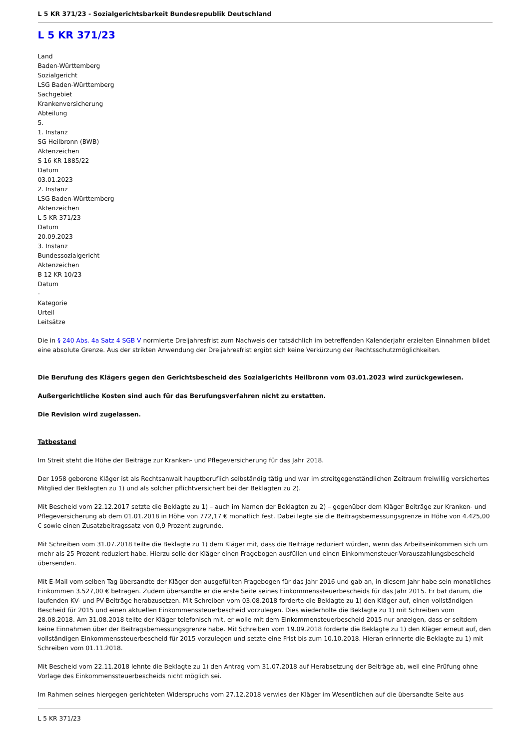L 5 KR 371/23 - Sozialgerichtsbarkeit Bundesrepublik Deutschland
L 5 KR 371/23
Land
Baden-Württemberg
Sozialgericht
LSG Baden-Württemberg
Sachgebiet
Krankenversicherung
Abteilung
5.
1. Instanz
SG Heilbronn (BWB)
Aktenzeichen
S 16 KR 1885/22
Datum
03.01.2023
2. Instanz
LSG Baden-Württemberg
Aktenzeichen
L 5 KR 371/23
Datum
20.09.2023
3. Instanz
Bundessozialgericht
Aktenzeichen
B 12 KR 10/23
Datum
-
Kategorie
Urteil
Leitsätze
Die in § 240 Abs. 4a Satz 4 SGB V normierte Dreijahresfrist zum Nachweis der tatsächlich im betreffenden Kalenderjahr erzielten Einnahmen bildet eine absolute Grenze. Aus der strikten Anwendung der Dreijahresfrist ergibt sich keine Verkürzung der Rechtsschutzmöglichkeiten.
Die Berufung des Klägers gegen den Gerichtsbescheid des Sozialgerichts Heilbronn vom 03.01.2023 wird zurückgewiesen.
Außergerichtliche Kosten sind auch für das Berufungsverfahren nicht zu erstatten.
Die Revision wird zugelassen.
Tatbestand
Im Streit steht die Höhe der Beiträge zur Kranken- und Pflegeversicherung für das Jahr 2018.
Der 1958 geborene Kläger ist als Rechtsanwalt hauptberuflich selbständig tätig und war im streitgegenständlichen Zeitraum freiwillig versichertes Mitglied der Beklagten zu 1) und als solcher pflichtversichert bei der Beklagten zu 2).
Mit Bescheid vom 22.12.2017 setzte die Beklagte zu 1) – auch im Namen der Beklagten zu 2) – gegenüber dem Kläger Beiträge zur Kranken- und Pflegeversicherung ab dem 01.01.2018 in Höhe von 772,17 € monatlich fest. Dabei legte sie die Beitragsbemessungsgrenze in Höhe von 4.425,00 € sowie einen Zusatzbeitragssatz von 0,9 Prozent zugrunde.
Mit Schreiben vom 31.07.2018 teilte die Beklagte zu 1) dem Kläger mit, dass die Beiträge reduziert würden, wenn das Arbeitseinkommen sich um mehr als 25 Prozent reduziert habe. Hierzu solle der Kläger einen Fragebogen ausfüllen und einen Einkommensteuer-Vorauszahlungsbescheid übersenden.
Mit E-Mail vom selben Tag übersandte der Kläger den ausgefüllten Fragebogen für das Jahr 2016 und gab an, in diesem Jahr habe sein monatliches Einkommen 3.527,00 € betragen. Zudem übersandte er die erste Seite seines Einkommenssteuerbescheids für das Jahr 2015. Er bat darum, die laufenden KV- und PV-Beiträge herabzusetzen. Mit Schreiben vom 03.08.2018 forderte die Beklagte zu 1) den Kläger auf, einen vollständigen Bescheid für 2015 und einen aktuellen Einkommenssteuerbescheid vorzulegen. Dies wiederholte die Beklagte zu 1) mit Schreiben vom 28.08.2018. Am 31.08.2018 teilte der Kläger telefonisch mit, er wolle mit dem Einkommensteuerbescheid 2015 nur anzeigen, dass er seitdem keine Einnahmen über der Beitragsbemessungsgrenze habe. Mit Schreiben vom 19.09.2018 forderte die Beklagte zu 1) den Kläger erneut auf, den vollständigen Einkommenssteuerbescheid für 2015 vorzulegen und setzte eine Frist bis zum 10.10.2018. Hieran erinnerte die Beklagte zu 1) mit Schreiben vom 01.11.2018.
Mit Bescheid vom 22.11.2018 lehnte die Beklagte zu 1) den Antrag vom 31.07.2018 auf Herabsetzung der Beiträge ab, weil eine Prüfung ohne Vorlage des Einkommenssteuerbescheids nicht möglich sei.
Im Rahmen seines hiergegen gerichteten Widerspruchs vom 27.12.2018 verwies der Kläger im Wesentlichen auf die übersandte Seite aus
L 5 KR 371/23